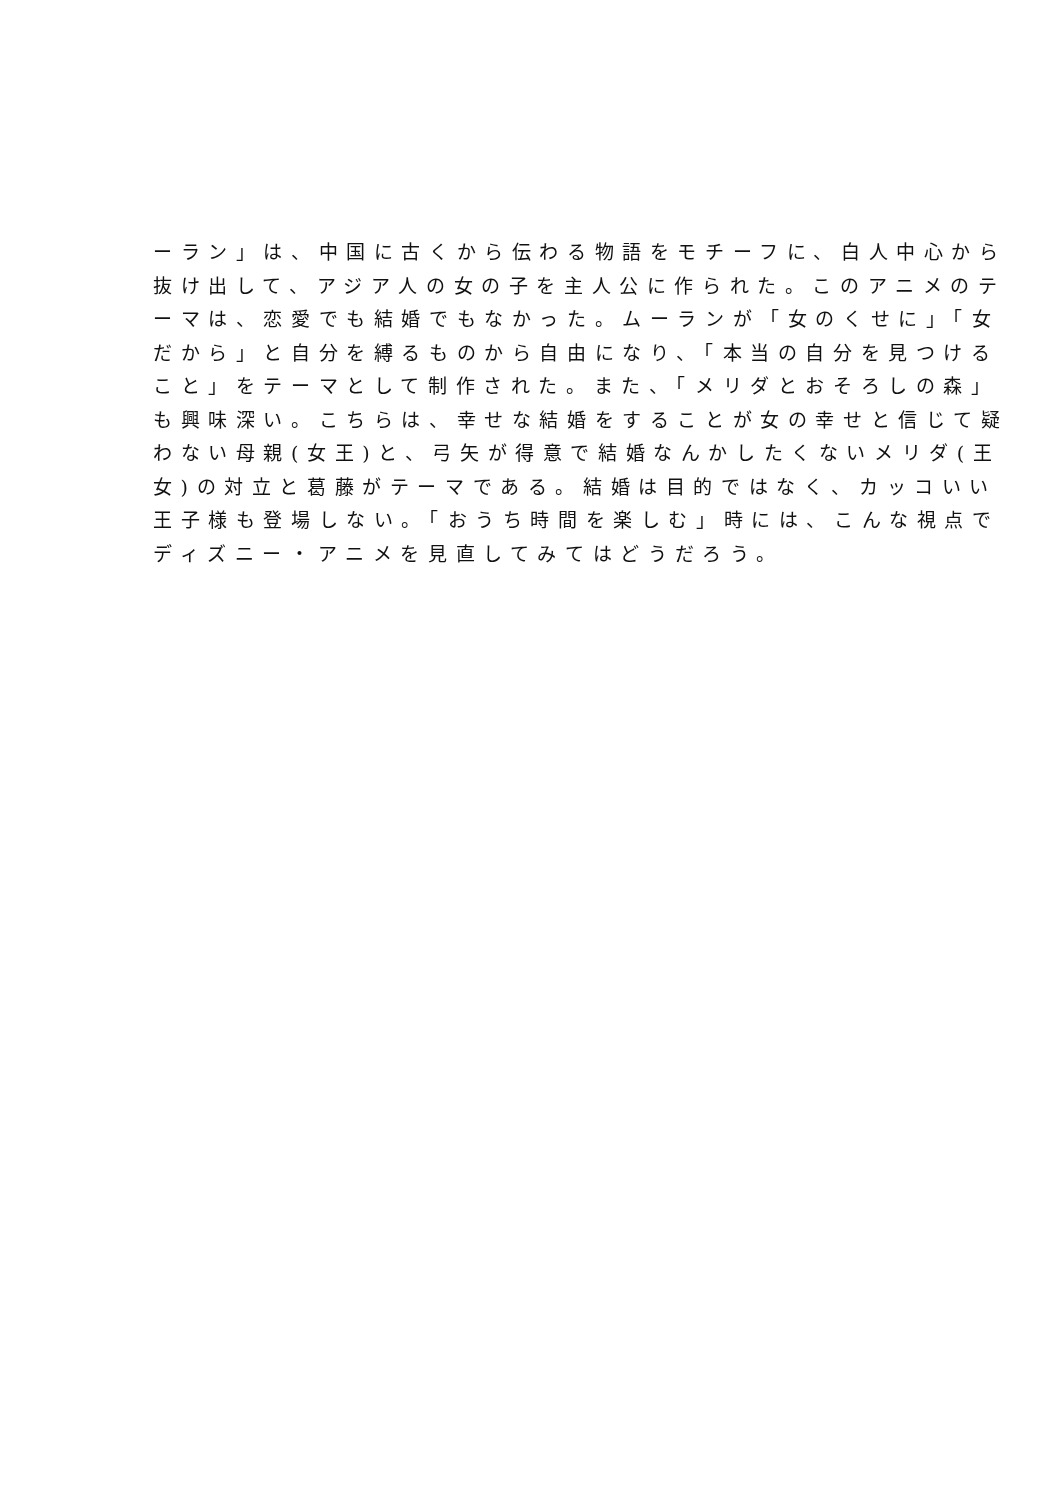ーラン」は、中国に古くから伝わる物語をモチーフに、白人中心から
抜け出して、アジア人の女の子を主人公に作られた。このアニメのテ
ーマは、恋愛でも結婚でもなかった。ムーランが「女のくせに」「女
だから」と自分を縛るものから自由になり、「本当の自分を見つける
こと」をテーマとして制作された。また、「メリダとおそろしの森」
も興味深い。こちらは、幸せな結婚をすることが女の幸せと信じて疑
わない母親(女王)と、弓矢が得意で結婚なんかしたくないメリダ(王
女)の対立と葛藤がテーマである。結婚は目的ではなく、カッコいい
王子様も登場しない。「おうち時間を楽しむ」時には、こんな視点で
ディズニー・アニメを見直してみてはどうだろう。